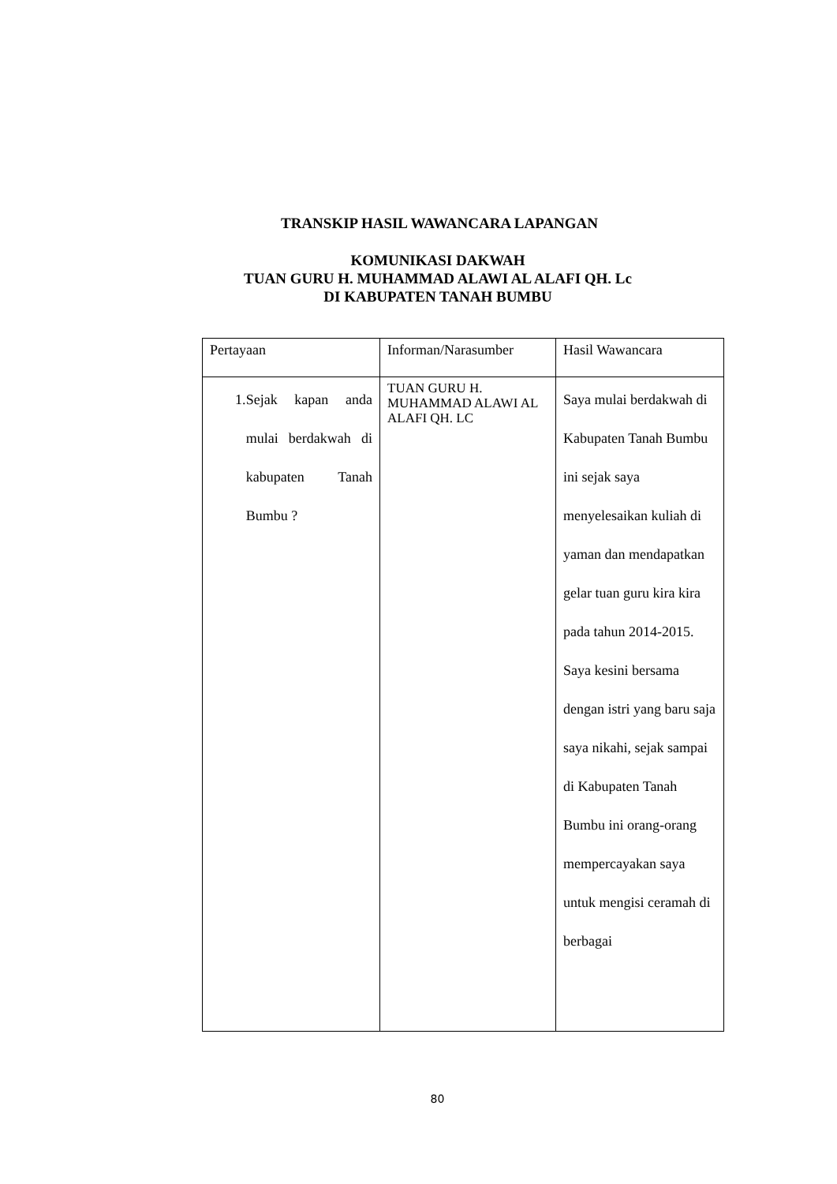TRANSKIP HASIL WAWANCARA LAPANGAN
KOMUNIKASI DAKWAH
TUAN GURU H. MUHAMMAD ALAWI AL ALAFI QH. Lc
DI KABUPATEN TANAH BUMBU
| Pertayaan | Informan/Narasumber | Hasil Wawancara |
| 1. Sejak kapan anda mulai berdakwah di kabupaten Tanah Bumbu ? | TUAN GURU H. MUHAMMAD ALAWI AL ALAFI QH. LC | Saya mulai berdakwah di Kabupaten Tanah Bumbu ini sejak saya menyelesaikan kuliah di yaman dan mendapatkan gelar tuan guru kira kira pada tahun 2014-2015. Saya kesini bersama dengan istri yang baru saja saya nikahi, sejak sampai di Kabupaten Tanah Bumbu ini orang-orang mempercayakan saya untuk mengisi ceramah di berbagai |
80